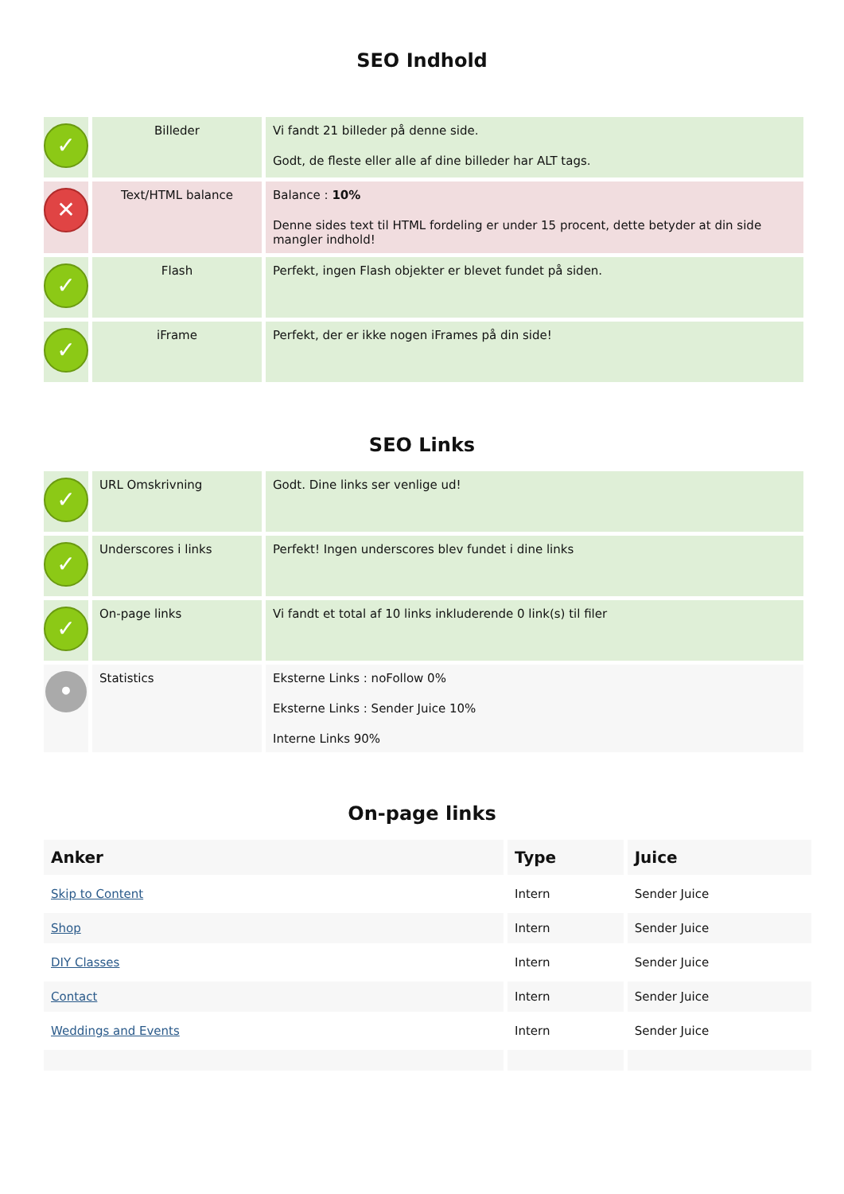SEO Indhold
| ✓ | Billeder | Vi fandt 21 billeder på denne side. Godt, de fleste eller alle af dine billeder har ALT tags. |
| ✕ | Text/HTML balance | Balance : 10% Denne sides text til HTML fordeling er under 15 procent, dette betyder at din side mangler indhold! |
| ✓ | Flash | Perfekt, ingen Flash objekter er blevet fundet på siden. |
| ✓ | iFrame | Perfekt, der er ikke nogen iFrames på din side! |
SEO Links
| ✓ | URL Omskrivning | Godt. Dine links ser venlige ud! |
| ✓ | Underscores i links | Perfekt! Ingen underscores blev fundet i dine links |
| ✓ | On-page links | Vi fandt et total af 10 links inkluderende 0 link(s) til filer |
| • | Statistics | Eksterne Links : noFollow 0% Eksterne Links : Sender Juice 10% Interne Links 90% |
On-page links
| Anker | Type | Juice |
| --- | --- | --- |
| Skip to Content | Intern | Sender Juice |
| Shop | Intern | Sender Juice |
| DIY Classes | Intern | Sender Juice |
| Contact | Intern | Sender Juice |
| Weddings and Events | Intern | Sender Juice |